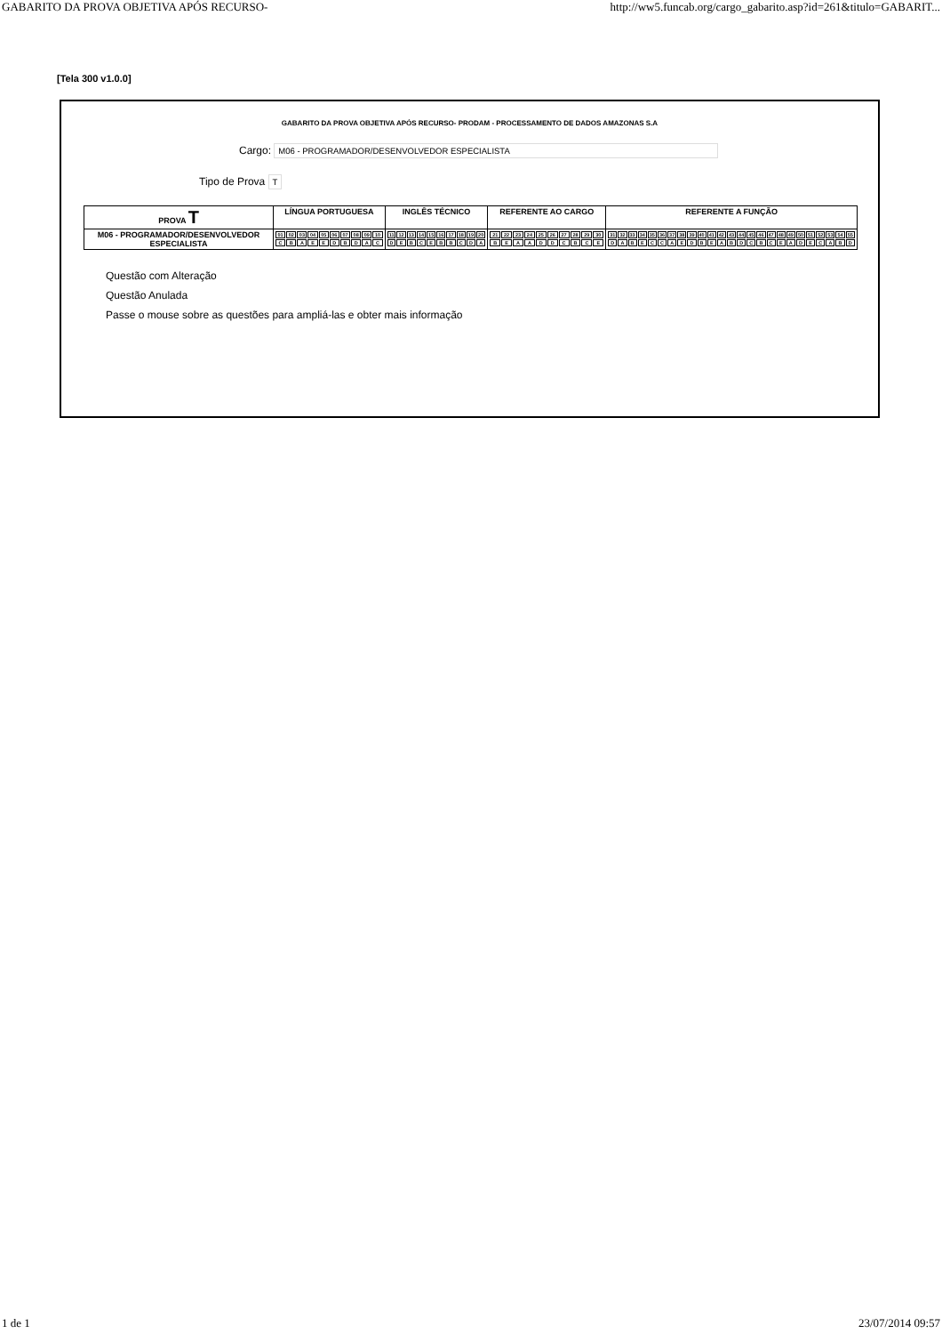GABARITO DA PROVA OBJETIVA APÓS RECURSO- http://ww5.funcab.org/cargo_gabarito.asp?id=261&titulo=GABARIT...
[Tela 300 v1.0.0]
GABARITO DA PROVA OBJETIVA APÓS RECURSO- PRODAM - PROCESSAMENTO DE DADOS AMAZONAS S.A
Cargo: M06 - PROGRAMADOR/DESENVOLVEDOR ESPECIALISTA
Tipo de Prova T
| PROVA T | LÍNGUA PORTUGUESA | INGLÊS TÉCNICO | REFERENTE AO CARGO | REFERENTE A FUNÇÃO |
| --- | --- | --- | --- | --- |
| M06 - PROGRAMADOR/DESENVOLVEDOR ESPECIALISTA | / 01 / 02 / 03 / 04 / 05 / 06 / 07 / 08 / 09 / 10 / / C / B / A / E / E / D / B / D / A / C / | / 11 / 12 / 13 / 14 / 15 / 16 / 17 / 18 / 19 / 20 / / D / E / B / C / E / B / B / C / D / A / | / 21 / 22 / 23 / 24 / 25 / 26 / 27 / 28 / 29 / 30 / / B / E / A / A / D / D / C / B / C / E / | / 31 / 32 / 33 / 34 / 35 / 36 / 37 / 38 / 39 / 40 / 41 / 42 / 43 / 44 / 45 / 46 / 47 / 48 / 49 / 50 / 51 / 52 / 53 / 54 / 55 / / D / A / B / E / C / C / A / E / D / B / E / A / B / D / C / B / C / E / A / D / E / C / A / B / D / |
Questão com Alteração
Questão Anulada
Passe o mouse sobre as questões para ampliá-las e obter mais informação
1 de 1 23/07/2014 09:57